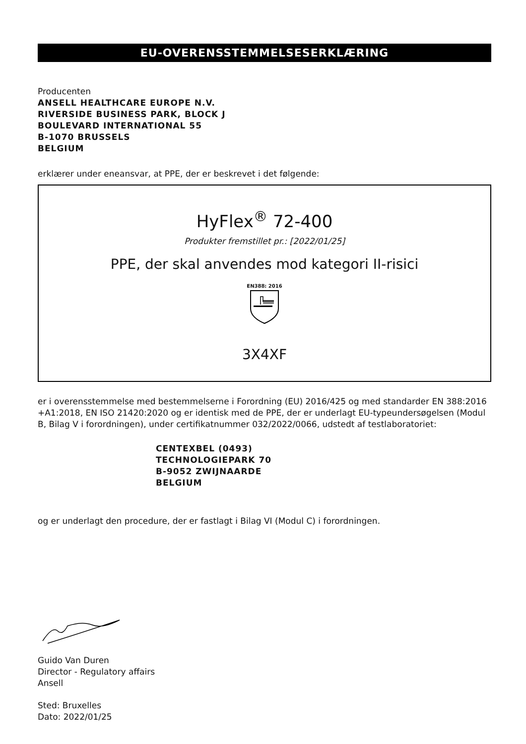EU-OVERENSSTEMMELSESERKLÆRING
Producenten
ANSELL HEALTHCARE EUROPE N.V.
RIVERSIDE BUSINESS PARK, BLOCK J
BOULEVARD INTERNATIONAL 55
B-1070 BRUSSELS
BELGIUM
erklærer under eneansvar, at PPE, der er beskrevet i det følgende:
HyFlex<sup>®</sup> 72-400
Produkter fremstillet pr.: [2022/01/25]
PPE, der skal anvendes mod kategori II-risici
EN388: 2016
3X4XF
er i overensstemmelse med bestemmelserne i Forordning (EU) 2016/425 og med standarder EN 388:2016 +A1:2018, EN ISO 21420:2020 og er identisk med de PPE, der er underlagt EU-typeundersøgelsen (Modul B, Bilag V i forordningen), under certifikatnummer 032/2022/0066, udstedt af testlaboratoriet:
CENTEXBEL (0493)
TECHNOLOGIEPARK 70
B-9052 ZWIJNAARDE
BELGIUM
og er underlagt den procedure, der er fastlagt i Bilag VI (Modul C) i forordningen.
Guido Van Duren
Director - Regulatory affairs
Ansell
Sted: Bruxelles
Dato: 2022/01/25